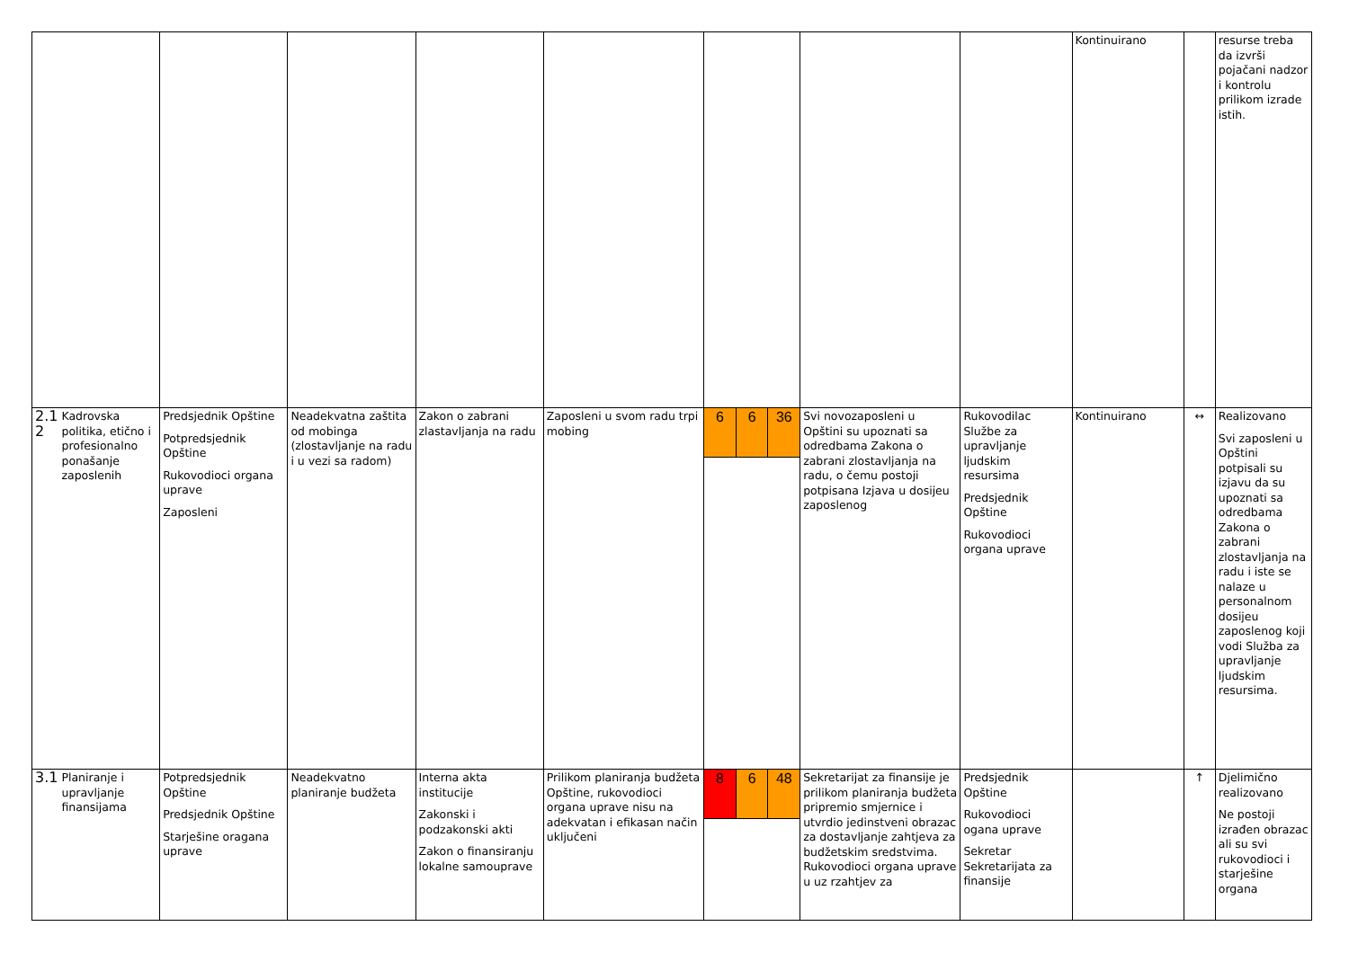| | | | | | | | | Kontinuirano | | resurse treba da izvrši pojačani nadzor i kontrolu prilikom izrade istih. |
| 2.1 2 Kadrovska politika, etično i profesionalno ponašanje zaposlenih | Predsjednik Opštine Potpredsjednik Opštine Rukovodioci organa uprave Zaposleni | Neadekvatna zaštita od mobinga (zlostavljanje na radu i u vezi sa radom) | Zakon o zabrani zlastavljanja na radu | Zaposleni u svom radu trpi mobing | 6 6 36 | Svi novozaposleni u Opštini su upoznati sa odredbama Zakona o zabrani zlostavljanja na radu, o čemu postoji potpisana Izjava u dosijeu zaposlenog | Rukovodilac Službe za upravljanje ljudskim resursima Predsjednik Opštine Rukovodioci organa uprave | Kontinuirano | ↔ | Realizovano Svi zaposleni u Opštini potpisali su izjavu da su upoznati sa odredbama Zakona o zabrani zlostavljanja na radu i iste se nalaze u personalnom dosijeu zaposlenog koji vodi Služba za upravljanje ljudskim resursima. |
| 3.1 Planiranje i upravljanje finansijama | Potpredsjednik Opštine Predsjednik Opštine Starješine oragana uprave | Neadekvatno planiranje budžeta | Interna akta institucije Zakonski i podzakonski akti Zakon o finansiranju lokalne samouprave | Prilikom planiranja budžeta Opštine, rukovodioci organa uprave nisu na adekvatan i efikasan način uključeni | 8 6 48 | Sekretarijat za finansije je prilikom planiranja budžeta pripremio smjernice i utvrdio jedinstveni obrazac za dostavljanje zahtjeva za budžetskim sredstvima. Rukovodioci organa uprave u uz rzahtjev za | Predsjednik Opštine Rukovodioci ogana uprave Sekretar Sekretarijata za finansije | | ↑ | Djelimično realizovano Ne postoji izrađen obrazac ali su svi rukovodioci i starješine organa |